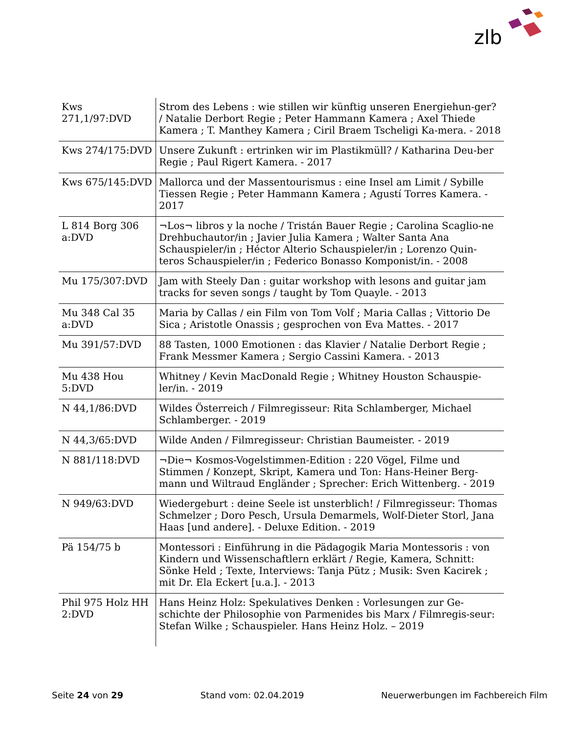zlb
| Kws 271,1/97:DVD | Strom des Lebens : wie stillen wir künftig unseren Energiehun-ger? / Natalie Derbort Regie ; Peter Hammann Kamera ; Axel Thiede Kamera ; T. Manthey Kamera ; Ciril Braem Tscheligi Ka-mera. - 2018 |
| Kws 274/175:DVD | Unsere Zukunft : ertrinken wir im Plastikmüll? / Katharina Deu-ber Regie ; Paul Rigert Kamera. - 2017 |
| Kws 675/145:DVD | Mallorca und der Massentourismus : eine Insel am Limit / Sybille Tiessen Regie ; Peter Hammann Kamera ; Agustí Torres Kamera. - 2017 |
| L 814 Borg 306 a:DVD | ¬Los¬ libros y la noche / Tristán Bauer Regie ; Carolina Scaglio-ne Drehbuchautor/in ; Javier Julia Kamera ; Walter Santa Ana Schauspieler/in ; Héctor Alterio Schauspieler/in ; Lorenzo Quin-teros Schauspieler/in ; Federico Bonasso Komponist/in. - 2008 |
| Mu 175/307:DVD | Jam with Steely Dan : guitar workshop with lesons and guitar jam tracks for seven songs / taught by Tom Quayle. - 2013 |
| Mu 348 Cal 35 a:DVD | Maria by Callas / ein Film von Tom Volf ; Maria Callas ; Vittorio De Sica ; Aristotle Onassis ; gesprochen von Eva Mattes. - 2017 |
| Mu 391/57:DVD | 88 Tasten, 1000 Emotionen : das Klavier / Natalie Derbort Regie ; Frank Messmer Kamera ; Sergio Cassini Kamera. - 2013 |
| Mu 438 Hou 5:DVD | Whitney / Kevin MacDonald Regie ; Whitney Houston Schauspie-ler/in. - 2019 |
| N 44,1/86:DVD | Wildes Österreich / Filmregisseur: Rita Schlamberger, Michael Schlamberger. - 2019 |
| N 44,3/65:DVD | Wilde Anden / Filmregisseur: Christian Baumeister. - 2019 |
| N 881/118:DVD | ¬Die¬ Kosmos-Vogelstimmen-Edition : 220 Vögel, Filme und Stimmen / Konzept, Skript, Kamera und Ton: Hans-Heiner Berg-mann und Wiltraud Engländer ; Sprecher: Erich Wittenberg. - 2019 |
| N 949/63:DVD | Wiedergeburt : deine Seele ist unsterblich! / Filmregisseur: Thomas Schmelzer ; Doro Pesch, Ursula Demarmels, Wolf-Dieter Storl, Jana Haas [und andere]. - Deluxe Edition. - 2019 |
| Pä 154/75 b | Montessori : Einführung in die Pädagogik Maria Montessoris : von Kindern und Wissenschaftlern erklärt / Regie, Kamera, Schnitt: Sönke Held ; Texte, Interviews: Tanja Pütz ; Musik: Sven Kacirek ; mit Dr. Ela Eckert [u.a.]. - 2013 |
| Phil 975 Holz HH 2:DVD | Hans Heinz Holz: Spekulatives Denken : Vorlesungen zur Ge-schichte der Philosophie von Parmenides bis Marx / Filmregis-seur: Stefan Wilke ; Schauspieler. Hans Heinz Holz. – 2019 |
Seite 24 von 29 Stand vom: 02.04.2019 Neuerwerbungen im Fachbereich Film